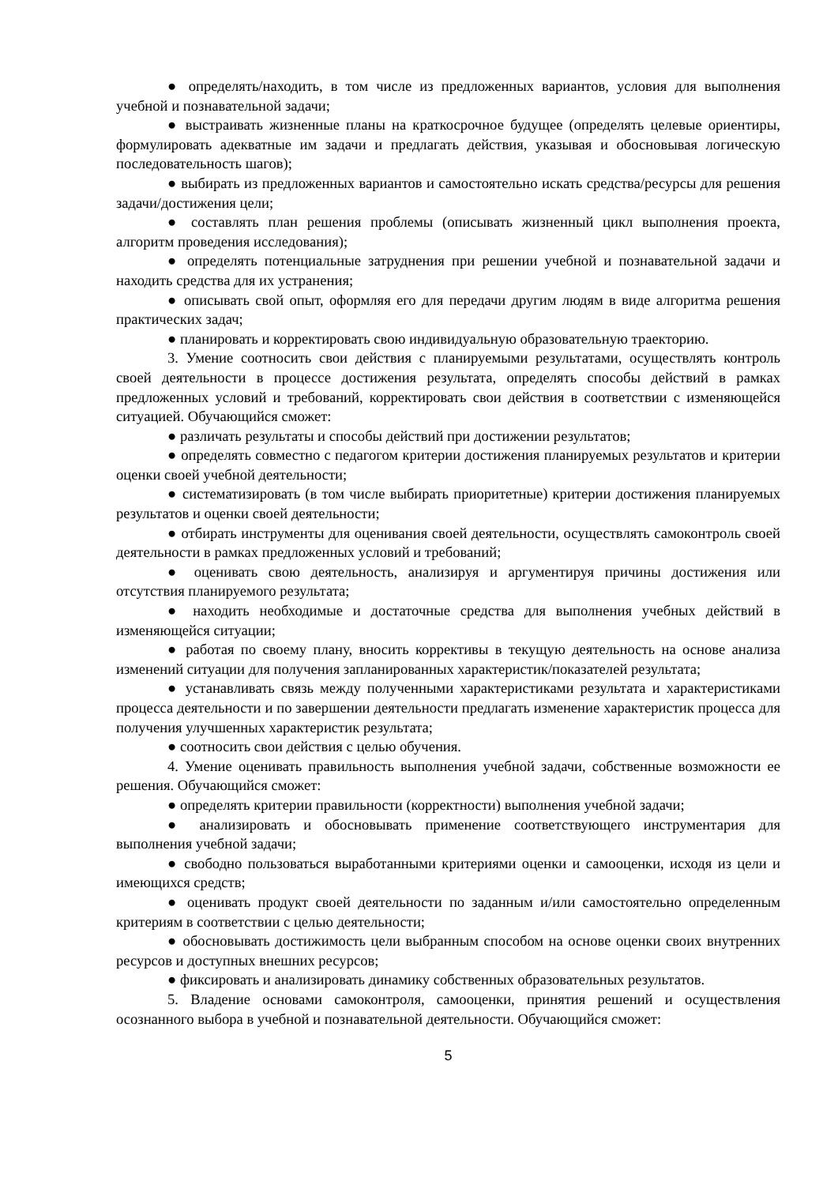● определять/находить, в том числе из предложенных вариантов, условия для выполнения учебной и познавательной задачи;
● выстраивать жизненные планы на краткосрочное будущее (определять целевые ориентиры, формулировать адекватные им задачи и предлагать действия, указывая и обосновывая логическую последовательность шагов);
● выбирать из предложенных вариантов и самостоятельно искать средства/ресурсы для решения задачи/достижения цели;
● составлять план решения проблемы (описывать жизненный цикл выполнения проекта, алгоритм проведения исследования);
● определять потенциальные затруднения при решении учебной и познавательной задачи и находить средства для их устранения;
● описывать свой опыт, оформляя его для передачи другим людям в виде алгоритма решения практических задач;
● планировать и корректировать свою индивидуальную образовательную траекторию.
3. Умение соотносить свои действия с планируемыми результатами, осуществлять контроль своей деятельности в процессе достижения результата, определять способы действий в рамках предложенных условий и требований, корректировать свои действия в соответствии с изменяющейся ситуацией. Обучающийся сможет:
● различать результаты и способы действий при достижении результатов;
● определять совместно с педагогом критерии достижения планируемых результатов и критерии оценки своей учебной деятельности;
● систематизировать (в том числе выбирать приоритетные) критерии достижения планируемых результатов и оценки своей деятельности;
● отбирать инструменты для оценивания своей деятельности, осуществлять самоконтроль своей деятельности в рамках предложенных условий и требований;
● оценивать свою деятельность, анализируя и аргументируя причины достижения или отсутствия планируемого результата;
● находить необходимые и достаточные средства для выполнения учебных действий в изменяющейся ситуации;
● работая по своему плану, вносить коррективы в текущую деятельность на основе анализа изменений ситуации для получения запланированных характеристик/показателей результата;
● устанавливать связь между полученными характеристиками результата и характеристиками процесса деятельности и по завершении деятельности предлагать изменение характеристик процесса для получения улучшенных характеристик результата;
● соотносить свои действия с целью обучения.
4. Умение оценивать правильность выполнения учебной задачи, собственные возможности ее решения. Обучающийся сможет:
● определять критерии правильности (корректности) выполнения учебной задачи;
● анализировать и обосновывать применение соответствующего инструментария для выполнения учебной задачи;
● свободно пользоваться выработанными критериями оценки и самооценки, исходя из цели и имеющихся средств;
● оценивать продукт своей деятельности по заданным и/или самостоятельно определенным критериям в соответствии с целью деятельности;
● обосновывать достижимость цели выбранным способом на основе оценки своих внутренних ресурсов и доступных внешних ресурсов;
● фиксировать и анализировать динамику собственных образовательных результатов.
5. Владение основами самоконтроля, самооценки, принятия решений и осуществления осознанного выбора в учебной и познавательной деятельности. Обучающийся сможет:
5